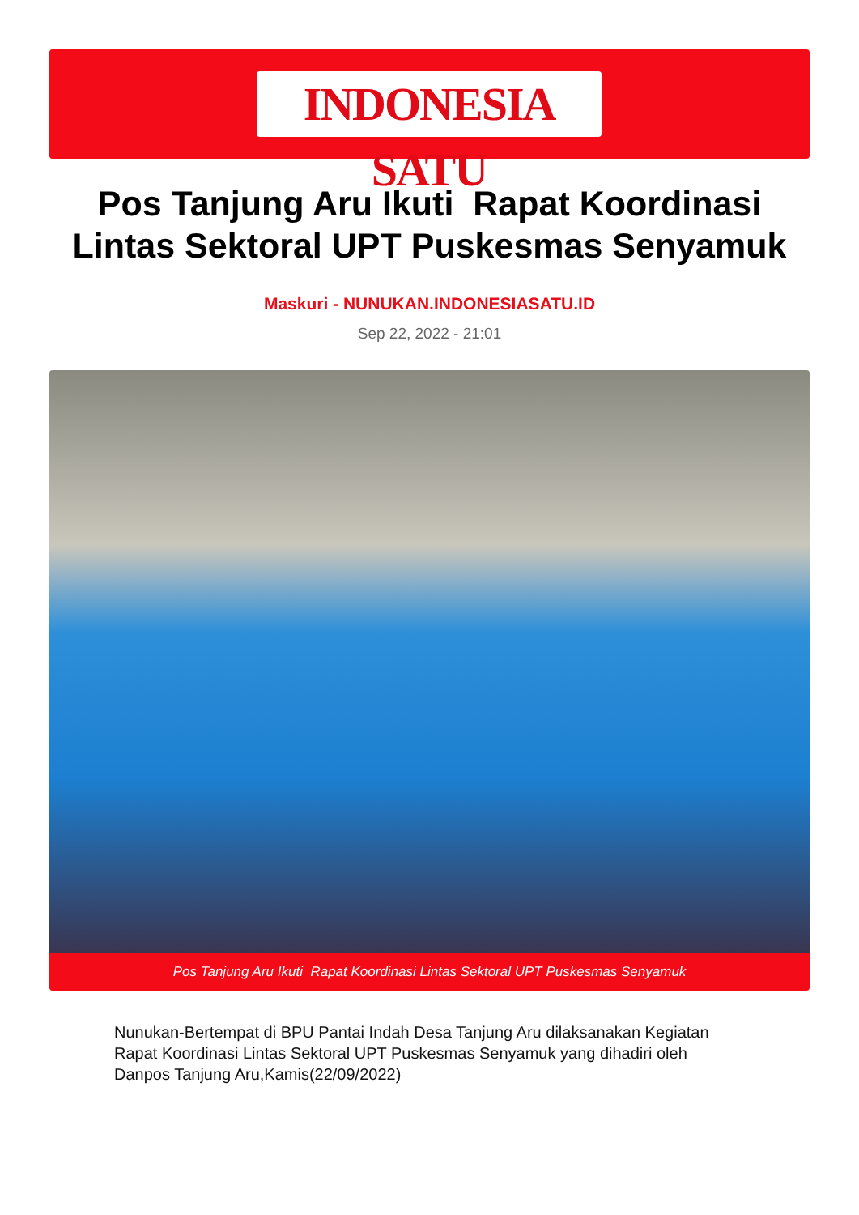INDONESIA SATU
Pos Tanjung Aru Ikuti Rapat Koordinasi Lintas Sektoral UPT Puskesmas Senyamuk
Maskuri - NUNUKAN.INDONESIASATU.ID
Sep 22, 2022 - 21:01
Pos Tanjung Aru Ikuti Rapat Koordinasi Lintas Sektoral UPT Puskesmas Senyamuk
Nunukan-Bertempat di BPU Pantai Indah Desa Tanjung Aru dilaksanakan Kegiatan Rapat Koordinasi Lintas Sektoral UPT Puskesmas Senyamuk yang dihadiri oleh Danpos Tanjung Aru,Kamis(22/09/2022)